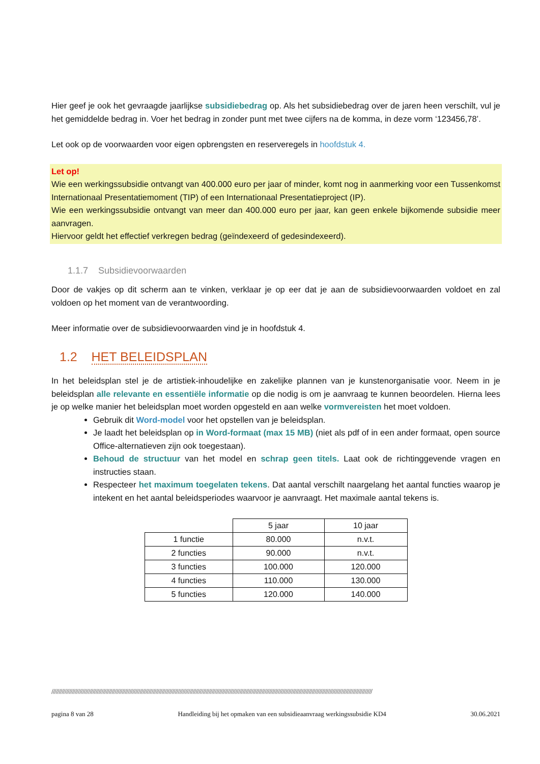Hier geef je ook het gevraagde jaarlijkse subsidiebedrag op. Als het subsidiebedrag over de jaren heen verschilt, vul je het gemiddelde bedrag in. Voer het bedrag in zonder punt met twee cijfers na de komma, in deze vorm ‘123456,78’.
Let ook op de voorwaarden voor eigen opbrengsten en reserveregels in hoofdstuk 4.
Let op!
Wie een werkingssubsidie ontvangt van 400.000 euro per jaar of minder, komt nog in aanmerking voor een Tussenkomst Internationaal Presentatiemoment (TIP) of een Internationaal Presentatieproject (IP).
Wie een werkingssubsidie ontvangt van meer dan 400.000 euro per jaar, kan geen enkele bijkomende subsidie meer aanvragen.
Hiervoor geldt het effectief verkregen bedrag (geïndexeerd of gedesindexeerd).
1.1.7 Subsidievoorwaarden
Door de vakjes op dit scherm aan te vinken, verklaar je op eer dat je aan de subsidievoorwaarden voldoet en zal voldoen op het moment van de verantwoording.
Meer informatie over de subsidievoorwaarden vind je in hoofdstuk 4.
1.2 HET BELEIDSPLAN
In het beleidsplan stel je de artistiek-inhoudelijke en zakelijke plannen van je kunstenorganisatie voor. Neem in je beleidsplan alle relevante en essentiële informatie op die nodig is om je aanvraag te kunnen beoordelen. Hierna lees je op welke manier het beleidsplan moet worden opgesteld en aan welke vormvereisten het moet voldoen.
Gebruik dit Word-model voor het opstellen van je beleidsplan.
Je laadt het beleidsplan op in Word-formaat (max 15 MB) (niet als pdf of in een ander formaat, open source Office-alternatieven zijn ook toegestaan).
Behoud de structuur van het model en schrap geen titels. Laat ook de richtinggevende vragen en instructies staan.
Respecteer het maximum toegelaten tekens. Dat aantal verschilt naargelang het aantal functies waarop je intekent en het aantal beleidsperiodes waarvoor je aanvraagt. Het maximale aantal tekens is.
| | 5 jaar | 10 jaar |
| --- | --- | --- |
| 1 functie | 80.000 | n.v.t. |
| 2 functies | 90.000 | n.v.t. |
| 3 functies | 100.000 | 120.000 |
| 4 functies | 110.000 | 130.000 |
| 5 functies | 120.000 | 140.000 |
//////////////////////////////////////////////////////////////////////////////////////////////////////////////////////////////////////////////////////////////////////////////////////////////////////////////////////////
pagina 8 van 28 Handleiding bij het opmaken van een subsidieaanvraag werkingssubsidie KD4 30.06.2021